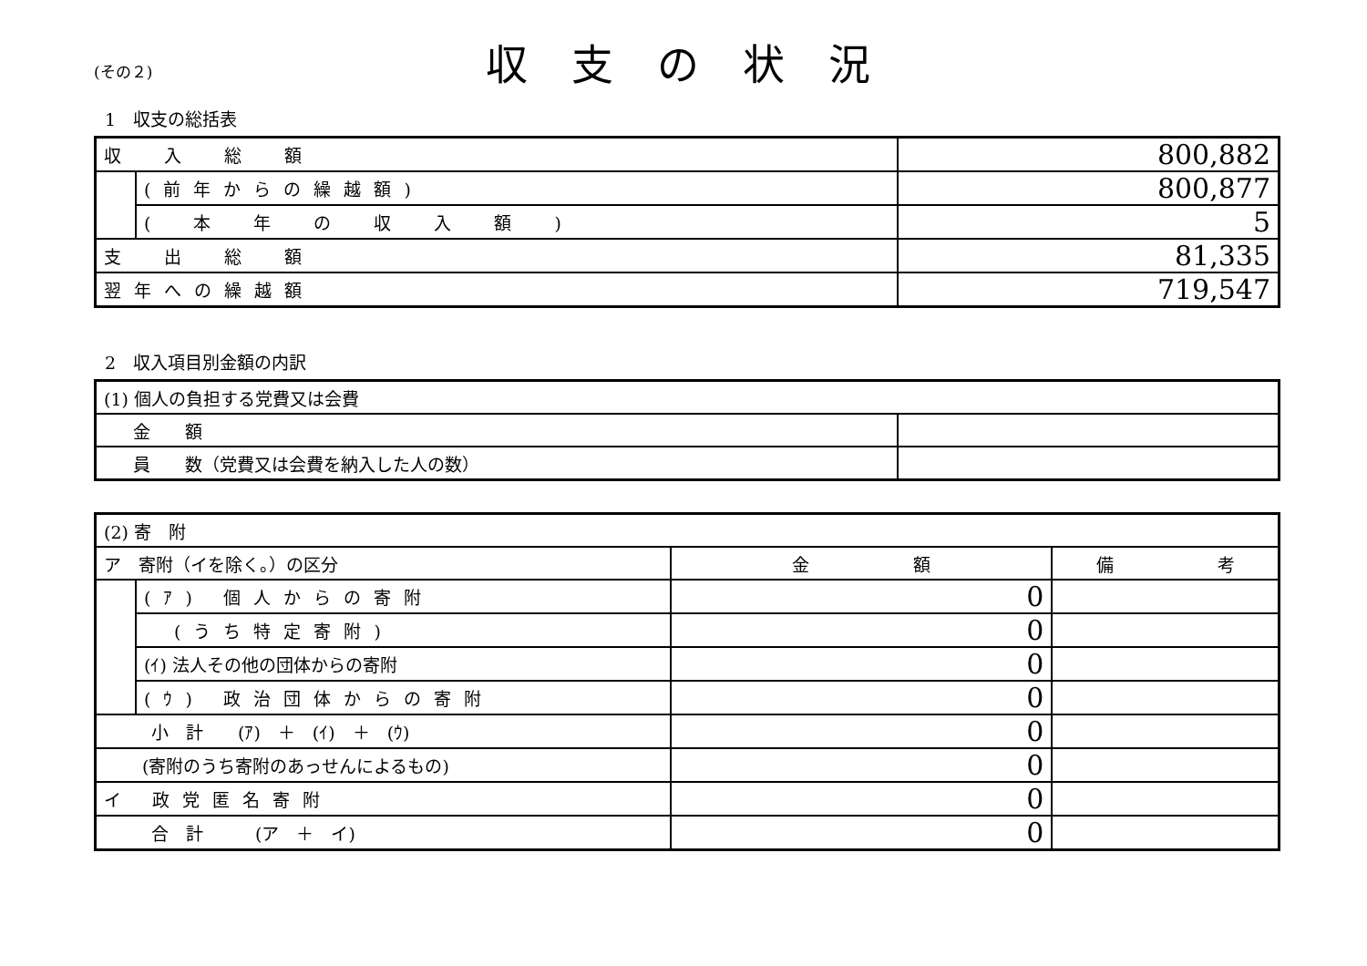(その２)
収支の状況
1　収支の総括表
| 収 入 総 額 | | 800,882 |
| | (前年からの繰越額) | 800,877 |
| | ( 本 年 の 収 入 額 ) | 5 |
| 支 出 総 額 | | 81,335 |
| 翌年への繰越額 | | 719,547 |
2　収入項目別金額の内訳
| (1) 個人の負担する党費又は会費 | |
| 金 額 | |
| 員 数（党費又は会費を納入した人の数） | |
| (2) 寄 附 | | | |
| ア 寄附（イを除く。）の区分 | | 金 額 | 備 考 |
| | (ｱ) 個人からの寄附 | 0 | |
| | (うち特定寄附) | 0 | |
| | (ｲ) 法人その他の団体からの寄附 | 0 | |
| | (ｳ) 政治団体からの寄附 | 0 | |
| 小 計 (ｱ) ＋ (ｲ) ＋ (ｳ) | | 0 | |
| (寄附のうち寄附のあっせんによるもの) | | 0 | |
| イ 政党匿名寄附 | | 0 | |
| 合 計 (ア ＋ イ) | | 0 | |